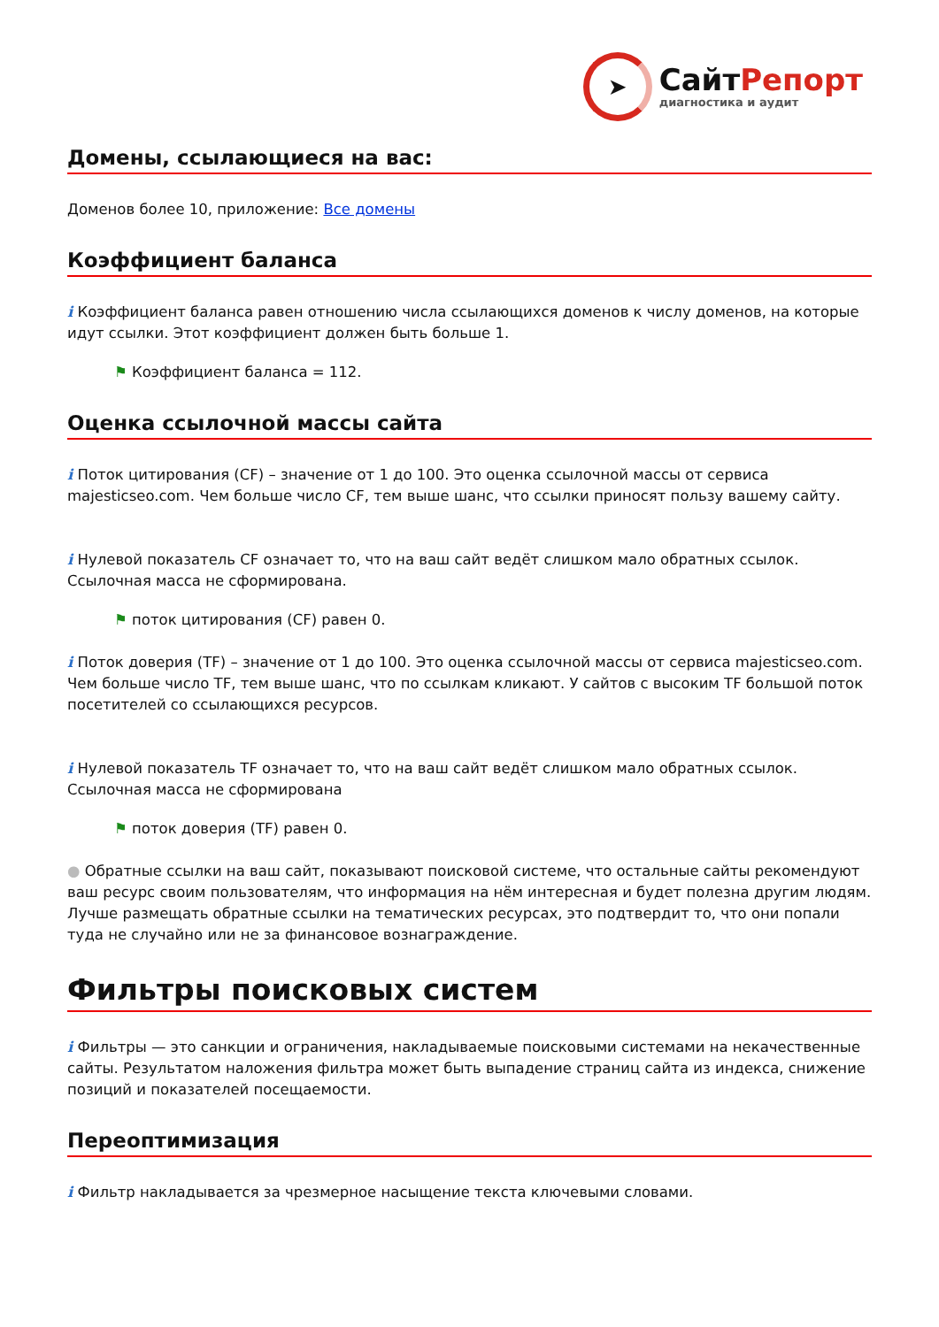➤
СайтРепорт
диагностика и аудит
Домены, ссылающиеся на вас:
Доменов более 10, приложение: Все домены
Коэффициент баланса
i Коэффициент баланса равен отношению числа ссылающихся доменов к числу доменов, на которые идут ссылки. Этот коэффициент должен быть больше 1.
⚑ Коэффициент баланса = 112.
Оценка ссылочной массы сайта
i Поток цитирования (CF) – значение от 1 до 100. Это оценка ссылочной массы от сервиса majesticseo.com. Чем больше число CF, тем выше шанс, что ссылки приносят пользу вашему сайту.
i Нулевой показатель CF означает то, что на ваш сайт ведёт слишком мало обратных ссылок. Ссылочная масса не сформирована.
⚑ поток цитирования (CF) равен 0.
i Поток доверия (TF) – значение от 1 до 100. Это оценка ссылочной массы от сервиса majesticseo.com. Чем больше число TF, тем выше шанс, что по ссылкам кликают. У сайтов с высоким TF большой поток посетителей со ссылающихся ресурсов.
i Нулевой показатель TF означает то, что на ваш сайт ведёт слишком мало обратных ссылок. Ссылочная масса не сформирована
⚑ поток доверия (TF) равен 0.
● Обратные ссылки на ваш сайт, показывают поисковой системе, что остальные сайты рекомендуют ваш ресурс своим пользователям, что информация на нём интересная и будет полезна другим людям.
Лучше размещать обратные ссылки на тематических ресурсах, это подтвердит то, что они попали туда не случайно или не за финансовое вознаграждение.
Фильтры поисковых систем
i Фильтры — это санкции и ограничения, накладываемые поисковыми системами на некачественные сайты. Результатом наложения фильтра может быть выпадение страниц сайта из индекса, снижение позиций и показателей посещаемости.
Переоптимизация
i Фильтр накладывается за чрезмерное насыщение текста ключевыми словами.